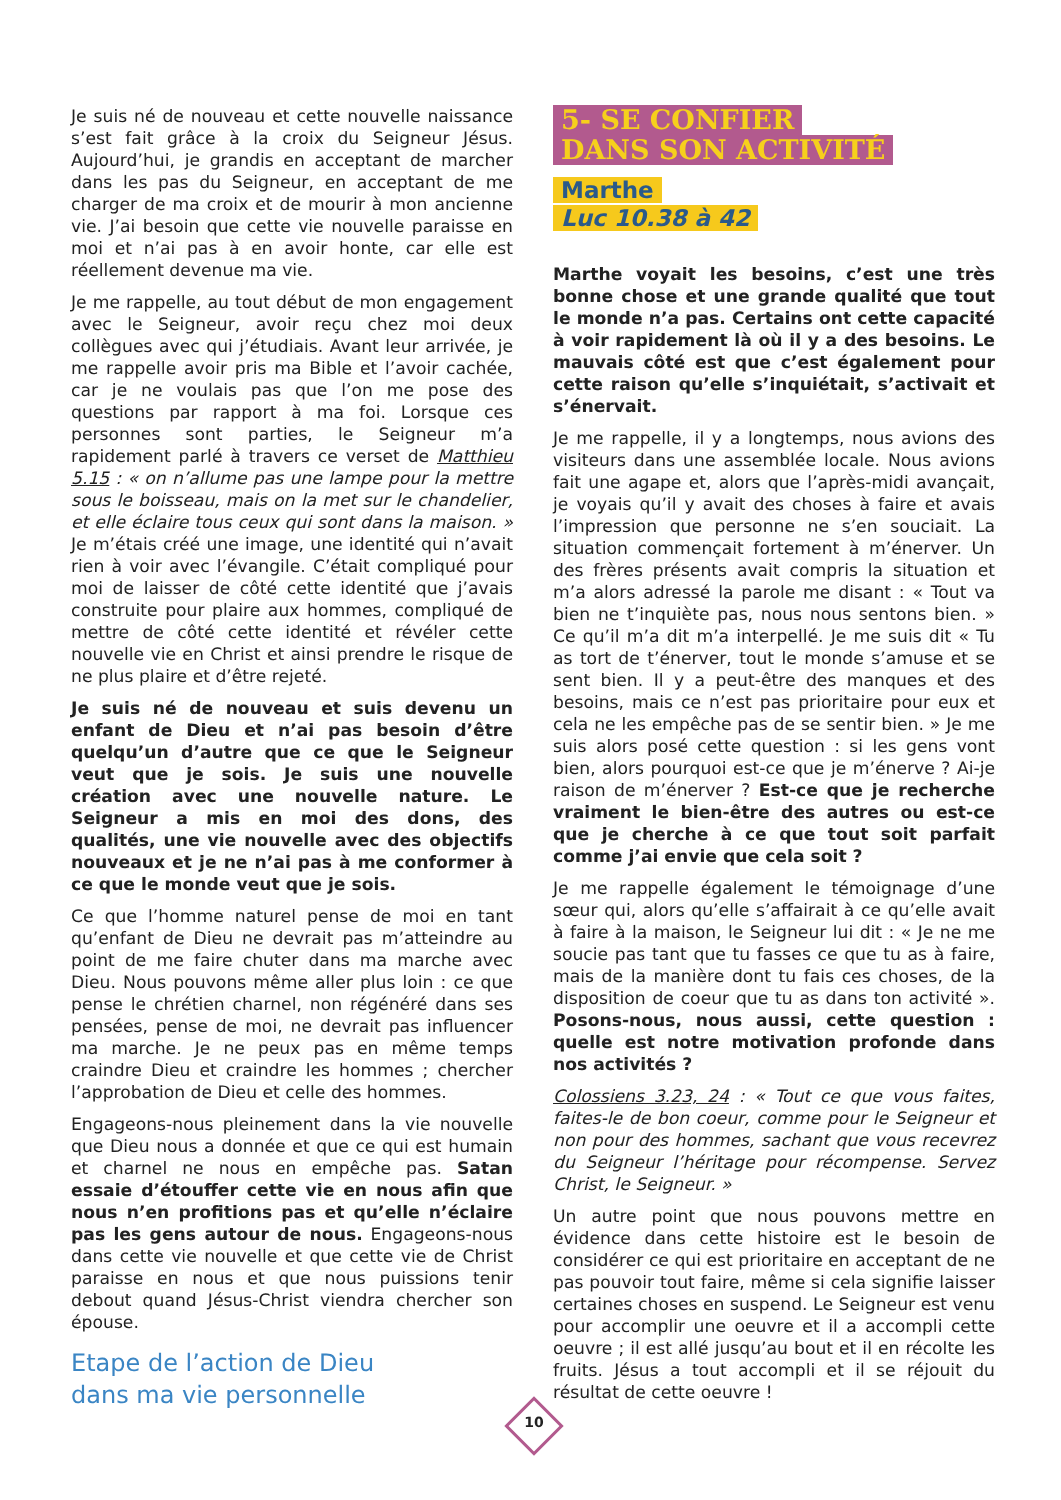Je suis né de nouveau et cette nouvelle naissance s’est fait grâce à la croix du Seigneur Jésus. Aujourd’hui, je grandis en acceptant de marcher dans les pas du Seigneur, en acceptant de me charger de ma croix et de mourir à mon ancienne vie. J’ai besoin que cette vie nouvelle paraisse en moi et n’ai pas à en avoir honte, car elle est réellement devenue ma vie.
Je me rappelle, au tout début de mon engagement avec le Seigneur, avoir reçu chez moi deux collègues avec qui j’étudiais. Avant leur arrivée, je me rappelle avoir pris ma Bible et l’avoir cachée, car je ne voulais pas que l’on me pose des questions par rapport à ma foi. Lorsque ces personnes sont parties, le Seigneur m’a rapidement parlé à travers ce verset de Matthieu 5.15 : « on n’allume pas une lampe pour la mettre sous le boisseau, mais on la met sur le chandelier, et elle éclaire tous ceux qui sont dans la maison. » Je m’étais créé une image, une identité qui n’avait rien à voir avec l’évangile. C’était compliqué pour moi de laisser de côté cette identité que j’avais construite pour plaire aux hommes, compliqué de mettre de côté cette identité et révéler cette nouvelle vie en Christ et ainsi prendre le risque de ne plus plaire et d’être rejeté.
Je suis né de nouveau et suis devenu un enfant de Dieu et n’ai pas besoin d’être quelqu’un d’autre que ce que le Seigneur veut que je sois. Je suis une nouvelle création avec une nouvelle nature. Le Seigneur a mis en moi des dons, des qualités, une vie nouvelle avec des objectifs nouveaux et je ne n’ai pas à me conformer à ce que le monde veut que je sois.
Ce que l’homme naturel pense de moi en tant qu’enfant de Dieu ne devrait pas m’atteindre au point de me faire chuter dans ma marche avec Dieu. Nous pouvons même aller plus loin : ce que pense le chrétien charnel, non régénéré dans ses pensées, pense de moi, ne devrait pas influencer ma marche. Je ne peux pas en même temps craindre Dieu et craindre les hommes ; chercher l’approbation de Dieu et celle des hommes.
Engageons-nous pleinement dans la vie nouvelle que Dieu nous a donnée et que ce qui est humain et charnel ne nous en empêche pas. Satan essaie d’étouffer cette vie en nous afin que nous n’en profitions pas et qu’elle n’éclaire pas les gens autour de nous. Engageons-nous dans cette vie nouvelle et que cette vie de Christ paraisse en nous et que nous puissions tenir debout quand Jésus-Christ viendra chercher son épouse.
Etape de l’action de Dieu
dans ma vie personnelle
5- SE CONFIER
DANS SON ACTIVITÉ
Marthe
Luc 10.38 à 42
Marthe voyait les besoins, c’est une très bonne chose et une grande qualité que tout le monde n’a pas. Certains ont cette capacité à voir rapidement là où il y a des besoins. Le mauvais côté est que c’est également pour cette raison qu’elle s’inquiétait, s’activait et s’énervait.
Je me rappelle, il y a longtemps, nous avions des visiteurs dans une assemblée locale. Nous avions fait une agape et, alors que l’après-midi avançait, je voyais qu’il y avait des choses à faire et avais l’impression que personne ne s’en souciait. La situation commençait fortement à m’énerver. Un des frères présents avait compris la situation et m’a alors adressé la parole me disant : « Tout va bien ne t’inquiète pas, nous nous sentons bien. » Ce qu’il m’a dit m’a interpellé. Je me suis dit « Tu as tort de t’énerver, tout le monde s’amuse et se sent bien. Il y a peut-être des manques et des besoins, mais ce n’est pas prioritaire pour eux et cela ne les empêche pas de se sentir bien. » Je me suis alors posé cette question : si les gens vont bien, alors pourquoi est-ce que je m’énerve ? Ai-je raison de m’énerver ? Est-ce que je recherche vraiment le bien-être des autres ou est-ce que je cherche à ce que tout soit parfait comme j’ai envie que cela soit ?
Je me rappelle également le témoignage d’une sœur qui, alors qu’elle s’affairait à ce qu’elle avait à faire à la maison, le Seigneur lui dit : « Je ne me soucie pas tant que tu fasses ce que tu as à faire, mais de la manière dont tu fais ces choses, de la disposition de coeur que tu as dans ton activité ». Posons-nous, nous aussi, cette question : quelle est notre motivation profonde dans nos activités ?
Colossiens 3.23, 24 : « Tout ce que vous faites, faites-le de bon coeur, comme pour le Seigneur et non pour des hommes, sachant que vous recevrez du Seigneur l’héritage pour récompense. Servez Christ, le Seigneur. »
Un autre point que nous pouvons mettre en évidence dans cette histoire est le besoin de considérer ce qui est prioritaire en acceptant de ne pas pouvoir tout faire, même si cela signifie laisser certaines choses en suspend. Le Seigneur est venu pour accomplir une oeuvre et il a accompli cette oeuvre ; il est allé jusqu’au bout et il en récolte les fruits. Jésus a tout accompli et il se réjouit du résultat de cette oeuvre !
10